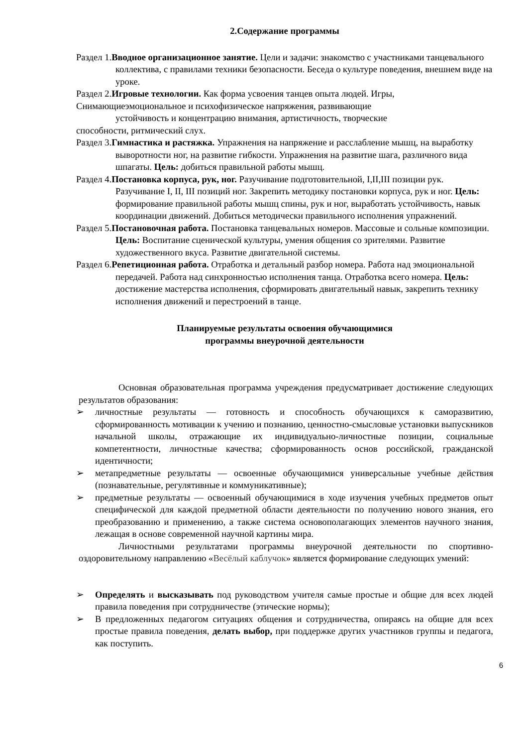2.Содержание программы
Раздел 1.Вводное организационное занятие. Цели и задачи: знакомство с участниками танцевального коллектива, с правилами техники безопасности. Беседа о культуре поведения, внешнем виде на уроке.
Раздел 2.Игровые технологии. Как форма усвоения танцев опыта людей. Игры,
Снимающиеэмоциональное и психофизическое напряжения, развивающие
устойчивость и концентрацию внимания, артистичность, творческие
способности, ритмический слух.
Раздел 3.Гимнастика и растяжка. Упражнения на напряжение и расслабление мышц, на выработку выворотности ног, на развитие гибкости. Упражнения на развитие шага, различного вида шпагаты. Цель: добиться правильной работы мышц.
Раздел 4.Постановка корпуса, рук, ног. Разучивание подготовительной, I,II,III позиции рук. Разучивание I, II, III позиций ног. Закрепить методику постановки корпуса, рук и ног. Цель: формирование правильной работы мышц спины, рук и ног, выработать устойчивость, навык координации движений. Добиться методически правильного исполнения упражнений.
Раздел 5.Постановочная работа. Постановка танцевальных номеров. Массовые и сольные композиции. Цель: Воспитание сценической культуры, умения общения со зрителями. Развитие художественного вкуса. Развитие двигательной системы.
Раздел 6.Репетиционная работа. Отработка и детальный разбор номера. Работа над эмоциональной передачей. Работа над синхронностью исполнения танца. Отработка всего номера. Цель: достижение мастерства исполнения, сформировать двигательный навык, закрепить технику исполнения движений и перестроений в танце.
Планируемые результаты освоения обучающимися
программы внеурочной деятельности
Основная образовательная программа учреждения предусматривает достижение следующих результатов образования:
➢ личностные результаты — готовность и способность обучающихся к саморазвитию, сформированность мотивации к учению и познанию, ценностно-смысловые установки выпускников начальной школы, отражающие их индивидуально-личностные позиции, социальные компетентности, личностные качества; сформированность основ российской, гражданской идентичности;
➢ метапредметные результаты — освоенные обучающимися универсальные учебные действия (познавательные, регулятивные и коммуникативные);
➢ предметные результаты — освоенный обучающимися в ходе изучения учебных предметов опыт специфической для каждой предметной области деятельности по получению нового знания, его преобразованию и применению, а также система основополагающих элементов научного знания, лежащая в основе современной научной картины мира.
Личностными результатами программы внеурочной деятельности по спортивно-оздоровительному направлению «Весёлый каблучок» является формирование следующих умений:
➢ Определять и высказывать под руководством учителя самые простые и общие для всех людей правила поведения при сотрудничестве (этические нормы);
➢ В предложенных педагогом ситуациях общения и сотрудничества, опираясь на общие для всех простые правила поведения, делать выбор, при поддержке других участников группы и педагога, как поступить.
6